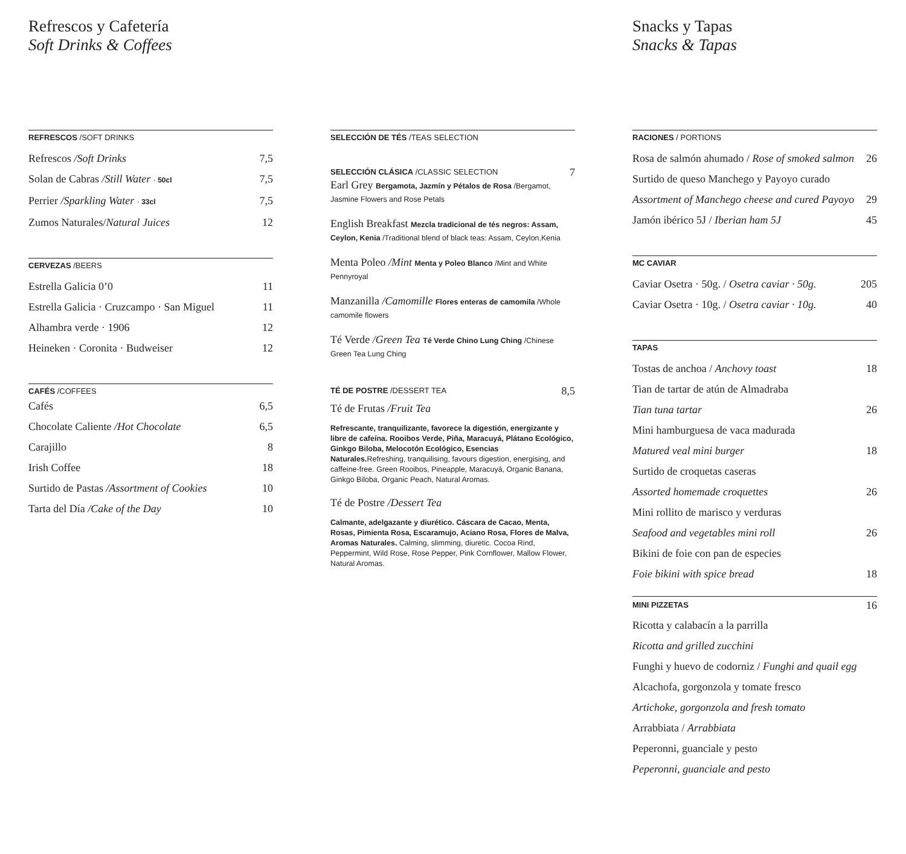Refrescos y Cafetería
Soft Drinks & Coffees
REFRESCOS /SOFT DRINKS
Refrescos /Soft Drinks 7,5
Solan de Cabras /Still Water · 50cl 7,5
Perrier /Sparkling Water · 33cl 7,5
Zumos Naturales/Natural Juices 12
CERVEZAS /BEERS
Estrella Galicia 0’0 11
Estrella Galicia · Cruzcampo · San Miguel 11
Alhambra verde · 1906 12
Heineken · Coronita · Budweiser 12
CAFÉS /COFFEES
Cafés 6,5
Chocolate Caliente /Hot Chocolate 6,5
Carajillo 8
Irish Coffee 18
Surtido de Pastas /Assortment of Cookies 10
Tarta del Día /Cake of the Day 10
SELECCIÓN DE TÉS /TEAS SELECTION
SELECCIÓN CLÁSICA /CLASSIC SELECTION 7
Earl Grey Bergamota, Jazmín y Pétalos de Rosa /Bergamot, Jasmine Flowers and Rose Petals
English Breakfast Mezcla tradicional de tés negros: Assam, Ceylon, Kenia /Traditional blend of black teas: Assam, Ceylon,Kenia
Menta Poleo /Mint Menta y Poleo Blanco /Mint and White Pennyroyal
Manzanilla /Camomille Flores enteras de camomila /Whole camomile flowers
Té Verde /Green Tea Té Verde Chino Lung Ching /Chinese Green Tea Lung Ching
TÉ DE POSTRE /DESSERT TEA 8,5
Té de Frutas /Fruit Tea
Refrescante, tranquilizante, favorece la digestión, energizante y libre de cafeína. Rooibos Verde, Piña, Maracuyá, Plátano Ecológico, Ginkgo Biloba, Melocotón Ecológico, Esencias Naturales. Refreshing, tranquilising, favours digestion, energising, and caffeine-free. Green Rooibos, Pineapple, Maracuyá, Organic Banana, Ginkgo Biloba, Organic Peach, Natural Aromas.
Té de Postre /Dessert Tea
Calmante, adelgazante y diurético. Cáscara de Cacao, Menta, Rosas, Pimienta Rosa, Escaramujo, Aciano Rosa, Flores de Malva, Aromas Naturales. Calming, slimming, diuretic. Cocoa Rind, Peppermint, Wild Rose, Rose Pepper, Pink Cornflower, Mallow Flower, Natural Aromas.
Snacks y Tapas
Snacks & Tapas
RACIONES / PORTIONS
Rosa de salmón ahumado / Rose of smoked salmon 26
Surtido de queso Manchego y Payoyo curado
Assortment of Manchego cheese and cured Payoyo 29
Jamón ibérico 5J / Iberian ham 5J 45
MC CAVIAR
Caviar Osetra · 50g. / Osetra caviar · 50g. 205
Caviar Osetra · 10g. / Osetra caviar · 10g. 40
TAPAS
Tostas de anchoa / Anchovy toast 18
Tian de tartar de atún de Almadraba
Tian tuna tartar 26
Mini hamburguesa de vaca madurada
Matured veal mini burger 18
Surtido de croquetas caseras
Assorted homemade croquettes 26
Mini rollito de marisco y verduras
Seafood and vegetables mini roll 26
Bikini de foie con pan de especies
Foie bikini with spice bread 18
MINI PIZZETAS 16
Ricotta y calabacín a la parrilla
Ricotta and grilled zucchini
Funghi y huevo de codorniz / Funghi and quail egg
Alcachofa, gorgonzola y tomate fresco
Artichoke, gorgonzola and fresh tomato
Arrabbiata / Arrabbiata
Peperonni, guanciale y pesto
Peperonni, guanciale and pesto